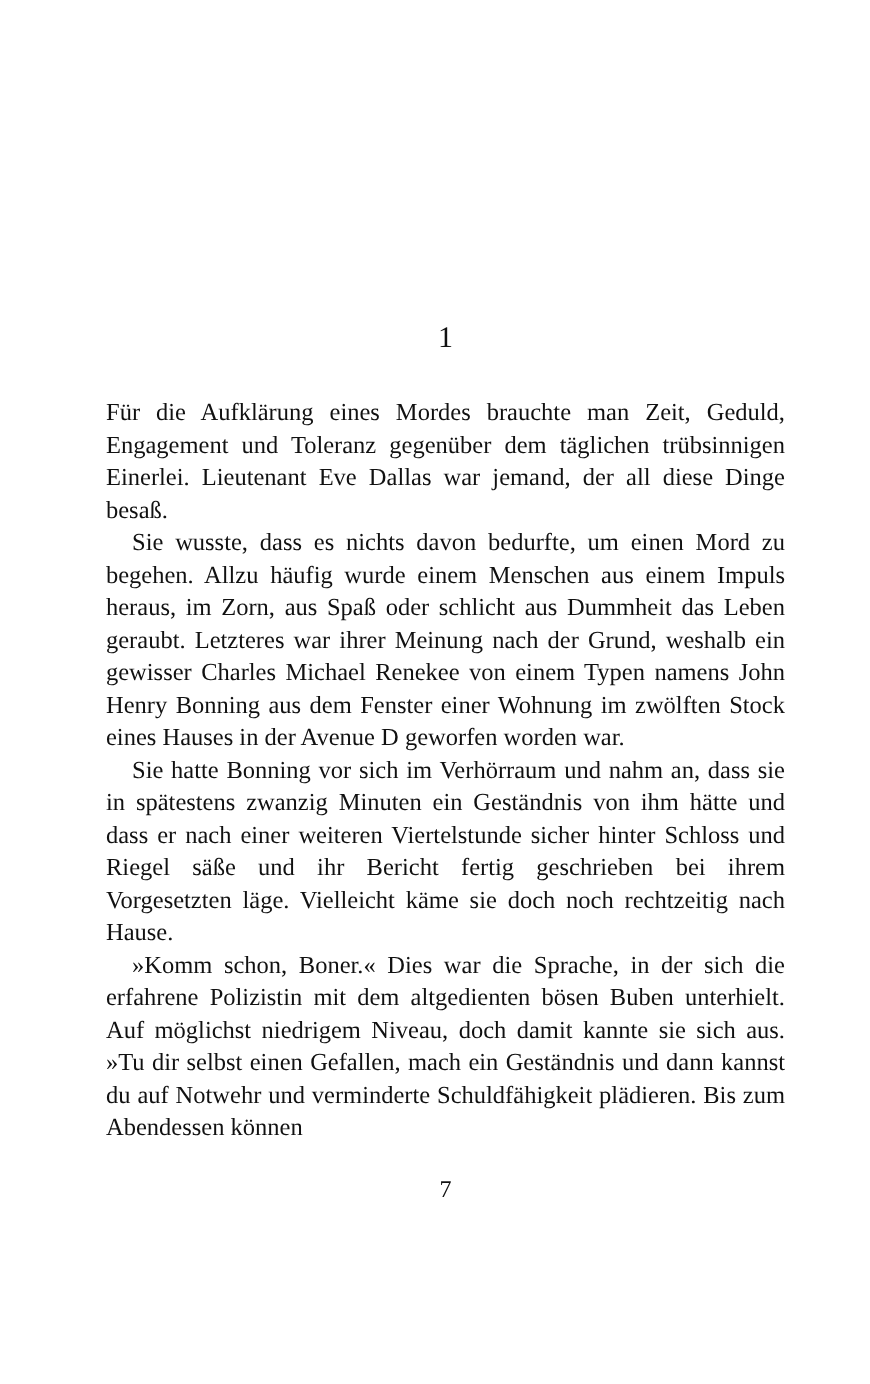1
Für die Aufklärung eines Mordes brauchte man Zeit, Geduld, Engagement und Toleranz gegenüber dem täglichen trübsinnigen Einerlei. Lieutenant Eve Dallas war jemand, der all diese Dinge besaß.
Sie wusste, dass es nichts davon bedurfte, um einen Mord zu begehen. Allzu häufig wurde einem Menschen aus einem Impuls heraus, im Zorn, aus Spaß oder schlicht aus Dummheit das Leben geraubt. Letzteres war ihrer Meinung nach der Grund, weshalb ein gewisser Charles Michael Renekee von einem Typen namens John Henry Bonning aus dem Fenster einer Wohnung im zwölften Stock eines Hauses in der Avenue D geworfen worden war.
Sie hatte Bonning vor sich im Verhörraum und nahm an, dass sie in spätestens zwanzig Minuten ein Geständnis von ihm hätte und dass er nach einer weiteren Viertelstunde sicher hinter Schloss und Riegel säße und ihr Bericht fertig geschrieben bei ihrem Vorgesetzten läge. Vielleicht käme sie doch noch rechtzeitig nach Hause.
»Komm schon, Boner.« Dies war die Sprache, in der sich die erfahrene Polizistin mit dem altgedienten bösen Buben unterhielt. Auf möglichst niedrigem Niveau, doch damit kannte sie sich aus. »Tu dir selbst einen Gefallen, mach ein Geständnis und dann kannst du auf Notwehr und verminderte Schuldfähigkeit plädieren. Bis zum Abendessen können
7